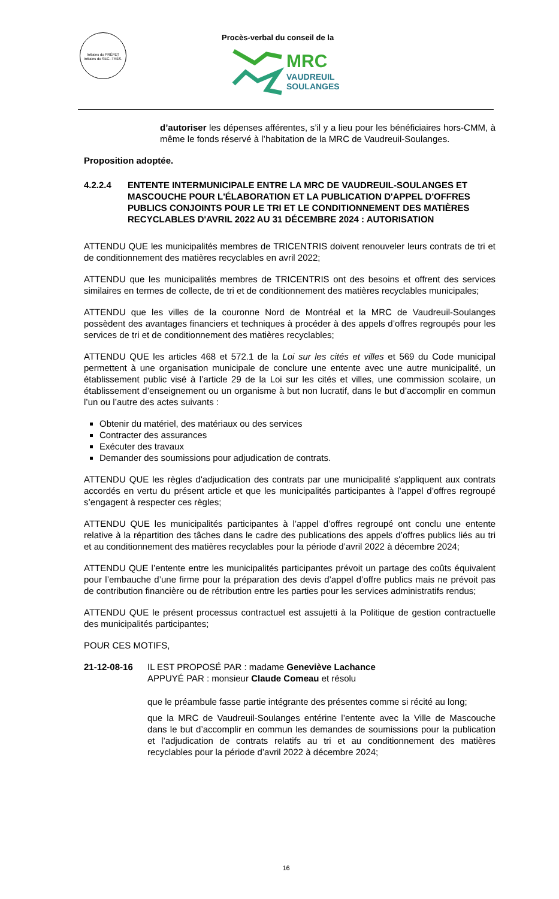Initiales du PRÉFET
Initiales du SEC.-TRÉS.
Procès-verbal du conseil de la
MRC
VAUDREUIL
SOULANGES
d’autoriser les dépenses afférentes, s’il y a lieu pour les bénéficiaires hors-CMM, à même le fonds réservé à l’habitation de la MRC de Vaudreuil-Soulanges.
Proposition adoptée.
4.2.2.4 ENTENTE INTERMUNICIPALE ENTRE LA MRC DE VAUDREUIL-SOULANGES ET MASCOUCHE POUR L'ÉLABORATION ET LA PUBLICATION D'APPEL D'OFFRES PUBLICS CONJOINTS POUR LE TRI ET LE CONDITIONNEMENT DES MATIÈRES RECYCLABLES D'AVRIL 2022 AU 31 DÉCEMBRE 2024 : AUTORISATION
ATTENDU QUE les municipalités membres de TRICENTRIS doivent renouveler leurs contrats de tri et de conditionnement des matières recyclables en avril 2022;
ATTENDU que les municipalités membres de TRICENTRIS ont des besoins et offrent des services similaires en termes de collecte, de tri et de conditionnement des matières recyclables municipales;
ATTENDU que les villes de la couronne Nord de Montréal et la MRC de Vaudreuil-Soulanges possèdent des avantages financiers et techniques à procéder à des appels d’offres regroupés pour les services de tri et de conditionnement des matières recyclables;
ATTENDU QUE les articles 468 et 572.1 de la Loi sur les cités et villes et 569 du Code municipal permettent à une organisation municipale de conclure une entente avec une autre municipalité, un établissement public visé à l’article 29 de la Loi sur les cités et villes, une commission scolaire, un établissement d’enseignement ou un organisme à but non lucratif, dans le but d’accomplir en commun l’un ou l’autre des actes suivants :
Obtenir du matériel, des matériaux ou des services
Contracter des assurances
Exécuter des travaux
Demander des soumissions pour adjudication de contrats.
ATTENDU QUE les règles d'adjudication des contrats par une municipalité s'appliquent aux contrats accordés en vertu du présent article et que les municipalités participantes à l’appel d’offres regroupé s’engagent à respecter ces règles;
ATTENDU QUE les municipalités participantes à l’appel d’offres regroupé ont conclu une entente relative à la répartition des tâches dans le cadre des publications des appels d’offres publics liés au tri et au conditionnement des matières recyclables pour la période d’avril 2022 à décembre 2024;
ATTENDU QUE l’entente entre les municipalités participantes prévoit un partage des coûts équivalent pour l’embauche d’une firme pour la préparation des devis d’appel d’offre publics mais ne prévoit pas de contribution financière ou de rétribution entre les parties pour les services administratifs rendus;
ATTENDU QUE le présent processus contractuel est assujetti à la Politique de gestion contractuelle des municipalités participantes;
POUR CES MOTIFS,
21-12-08-16 IL EST PROPOSÉ PAR : madame Geneviève Lachance
APPUYÉ PAR : monsieur Claude Comeau et résolu
que le préambule fasse partie intégrante des présentes comme si récité au long;
que la MRC de Vaudreuil-Soulanges entérine l’entente avec la Ville de Mascouche dans le but d’accomplir en commun les demandes de soumissions pour la publication et l’adjudication de contrats relatifs au tri et au conditionnement des matières recyclables pour la période d’avril 2022 à décembre 2024;
16